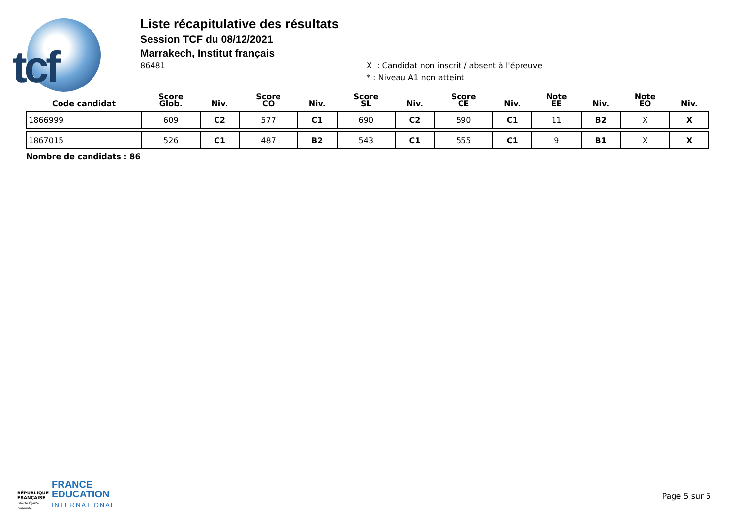tcf
Liste récapitulative des résultats
Session TCF du 08/12/2021
Marrakech, Institut français
86481
X : Candidat non inscrit / absent à l'épreuve
* : Niveau A1 non atteint
| Code candidat | Score Glob. | Niv. | Score CO | Niv. | Score SL | Niv. | Score CE | Niv. | Note EE | Niv. | Note EO | Niv. |
| --- | --- | --- | --- | --- | --- | --- | --- | --- | --- | --- | --- | --- |
| 1866999 | 609 | C2 | 577 | C1 | 690 | C2 | 590 | C1 | 11 | B2 | X | X |
| 1867015 | 526 | C1 | 487 | B2 | 543 | C1 | 555 | C1 | 9 | B1 | X | X |
Nombre de candidats : 86
RÉPUBLIQUE FRANÇAISE
Liberté Égalité Fraternité
FRANCE
EDUCATION
INTERNATIONAL
Page 5 sur 5